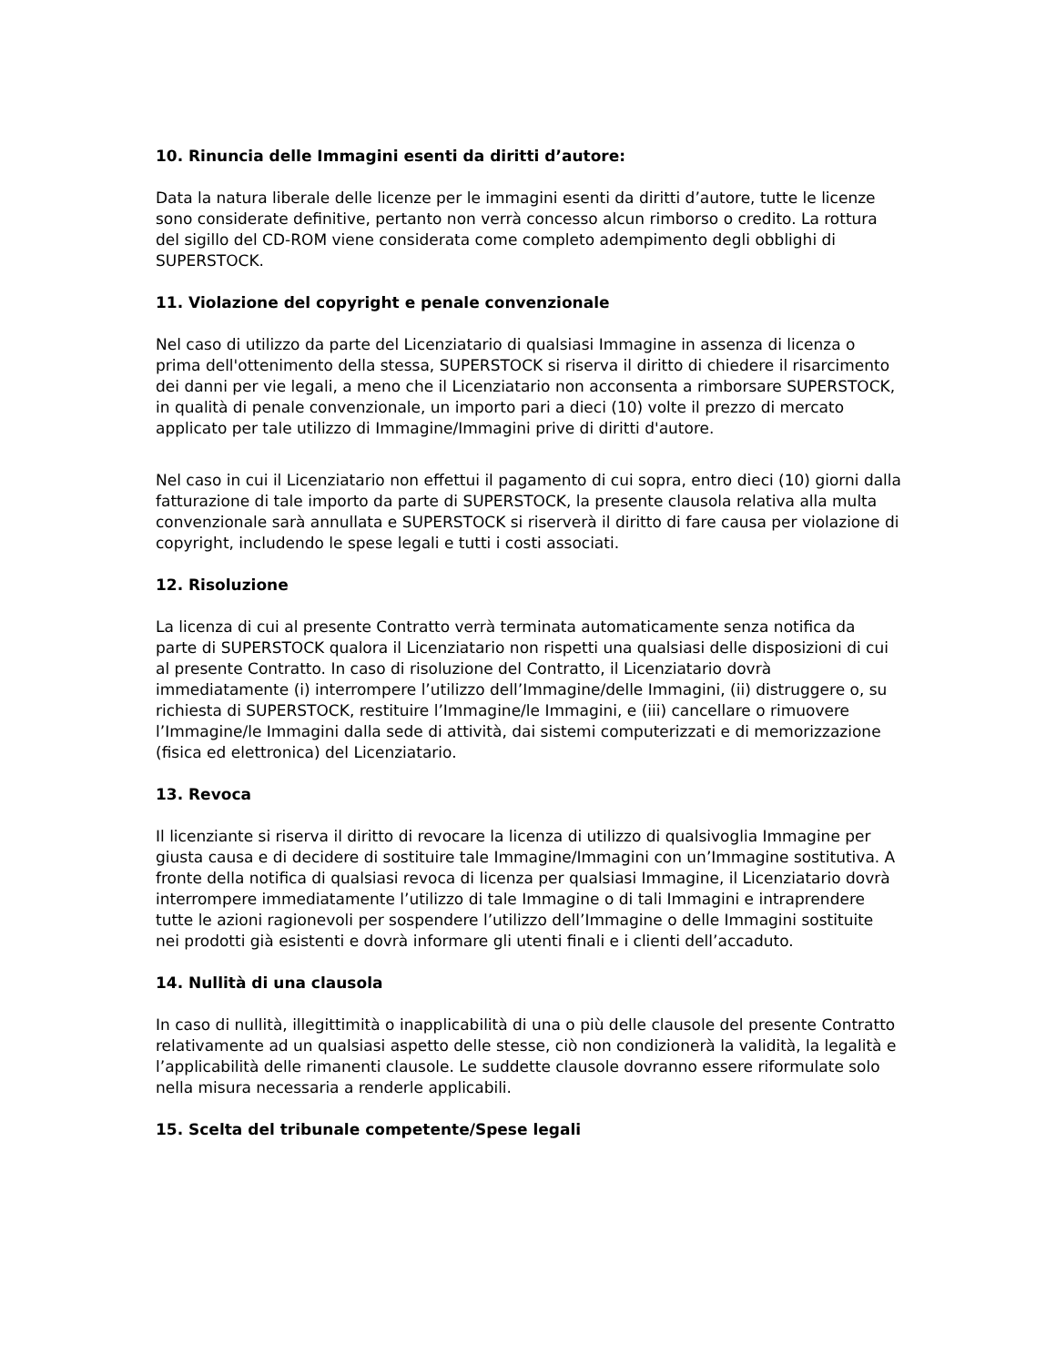10. Rinuncia delle Immagini esenti da diritti d’autore:
Data la natura liberale delle licenze per le immagini esenti da diritti d’autore, tutte le licenze sono considerate definitive, pertanto non verrà concesso alcun rimborso o credito. La rottura del sigillo del CD-ROM viene considerata come completo adempimento degli obblighi di SUPERSTOCK.
11. Violazione del copyright e penale convenzionale
Nel caso di utilizzo da parte del Licenziatario di qualsiasi Immagine in assenza di licenza o prima dell'ottenimento della stessa, SUPERSTOCK si riserva il diritto di chiedere il risarcimento dei danni per vie legali, a meno che il Licenziatario non acconsenta a rimborsare SUPERSTOCK, in qualità di penale convenzionale, un importo pari a dieci (10) volte il prezzo di mercato applicato per tale utilizzo di Immagine/Immagini prive di diritti d'autore.
Nel caso in cui il Licenziatario non effettui il pagamento di cui sopra, entro dieci (10) giorni dalla fatturazione di tale importo da parte di SUPERSTOCK, la presente clausola relativa alla multa convenzionale sarà annullata e SUPERSTOCK si riserverà il diritto di fare causa per violazione di copyright, includendo le spese legali e tutti i costi associati.
12. Risoluzione
La licenza di cui al presente Contratto verrà terminata automaticamente senza notifica da parte di SUPERSTOCK qualora il Licenziatario non rispetti una qualsiasi delle disposizioni di cui al presente Contratto. In caso di risoluzione del Contratto, il Licenziatario dovrà immediatamente (i) interrompere l’utilizzo dell’Immagine/delle Immagini, (ii) distruggere o, su richiesta di SUPERSTOCK, restituire l’Immagine/le Immagini, e (iii) cancellare o rimuovere l’Immagine/le Immagini dalla sede di attività, dai sistemi computerizzati e di memorizzazione (fisica ed elettronica) del Licenziatario.
13. Revoca
Il licenziante si riserva il diritto di revocare la licenza di utilizzo di qualsivoglia Immagine per giusta causa e di decidere di sostituire tale Immagine/Immagini con un’Immagine sostitutiva. A fronte della notifica di qualsiasi revoca di licenza per qualsiasi Immagine, il Licenziatario dovrà interrompere immediatamente l’utilizzo di tale Immagine o di tali Immagini e intraprendere tutte le azioni ragionevoli per sospendere l’utilizzo dell’Immagine o delle Immagini sostituite nei prodotti già esistenti e dovrà informare gli utenti finali e i clienti dell’accaduto.
14. Nullità di una clausola
In caso di nullità, illegittimità o inapplicabilità di una o più delle clausole del presente Contratto relativamente ad un qualsiasi aspetto delle stesse, ciò non condizionerà la validità, la legalità e l’applicabilità delle rimanenti clausole. Le suddette clausole dovranno essere riformulate solo nella misura necessaria a renderle applicabili.
15. Scelta del tribunale competente/Spese legali